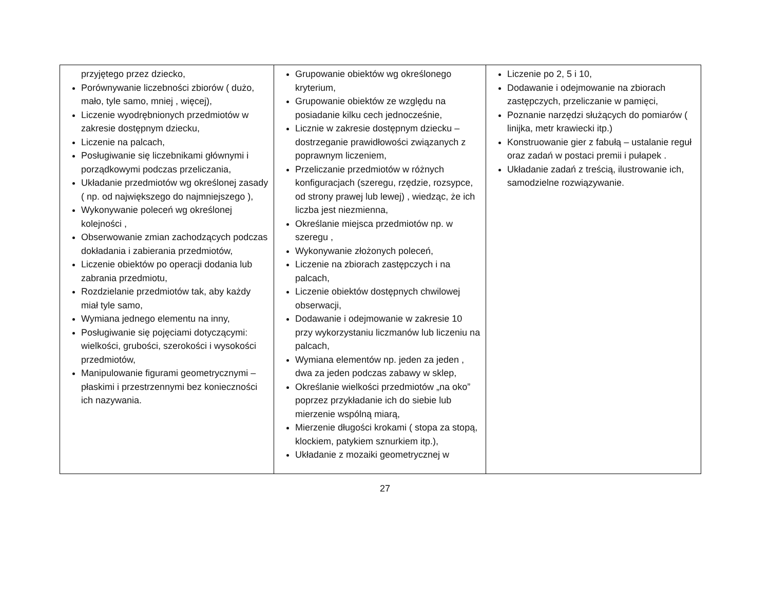| przyjętego przez dziecko, Porównywanie liczebności zbiorów ( dużo, mało, tyle samo, mniej , więcej), Liczenie wyodrębnionych przedmiotów w zakresie dostępnym dziecku, Liczenie na palcach, Posługiwanie się liczebnikami głównymi i porządkowymi podczas przeliczania, Układanie przedmiotów wg określonej zasady ( np. od największego do najmniejszego ), Wykonywanie poleceń wg określonej kolejności , Obserwowanie zmian zachodzących podczas dokładania i zabierania przedmiotów, Liczenie obiektów po operacji dodania lub zabrania przedmiotu, Rozdzielanie przedmiotów tak, aby każdy miał tyle samo, Wymiana jednego elementu na inny, Posługiwanie się pojęciami dotyczącymi: wielkości, grubości, szerokości i wysokości przedmiotów, Manipulowanie figurami geometrycznymi – płaskimi i przestrzennymi bez konieczności ich nazywania. | Grupowanie obiektów wg określonego kryterium, Grupowanie obiektów ze względu na posiadanie kilku cech jednocześnie, Licznie w zakresie dostępnym dziecku – dostrzeganie prawidłowości związanych z poprawnym liczeniem, Przeliczanie przedmiotów w różnych konfiguracjach (szeregu, rzędzie, rozsypce, od strony prawej lub lewej) , wiedząc, że ich liczba jest niezmienna, Określanie miejsca przedmiotów np. w szeregu , Wykonywanie złożonych poleceń, Liczenie na zbiorach zastępczych i na palcach, Liczenie obiektów dostępnych chwilowej obserwacji, Dodawanie i odejmowanie w zakresie 10 przy wykorzystaniu liczmanów lub liczeniu na palcach, Wymiana elementów np. jeden za jeden , dwa za jeden podczas zabawy w sklep, Określanie wielkości przedmiotów „na oko” poprzez przykładanie ich do siebie lub mierzenie wspólną miarą, Mierzenie długości krokami ( stopa za stopą, klockiem, patykiem sznurkiem itp.), Układanie z mozaiki geometrycznej w | Liczenie po 2, 5 i 10, Dodawanie i odejmowanie na zbiorach zastępczych, przeliczanie w pamięci, Poznanie narzędzi służących do pomiarów ( linijka, metr krawiecki itp.) Konstruowanie gier z fabułą – ustalanie reguł oraz zadań w postaci premii i pułapek . Układanie zadań z treścią, ilustrowanie ich, samodzielne rozwiązywanie. |
27